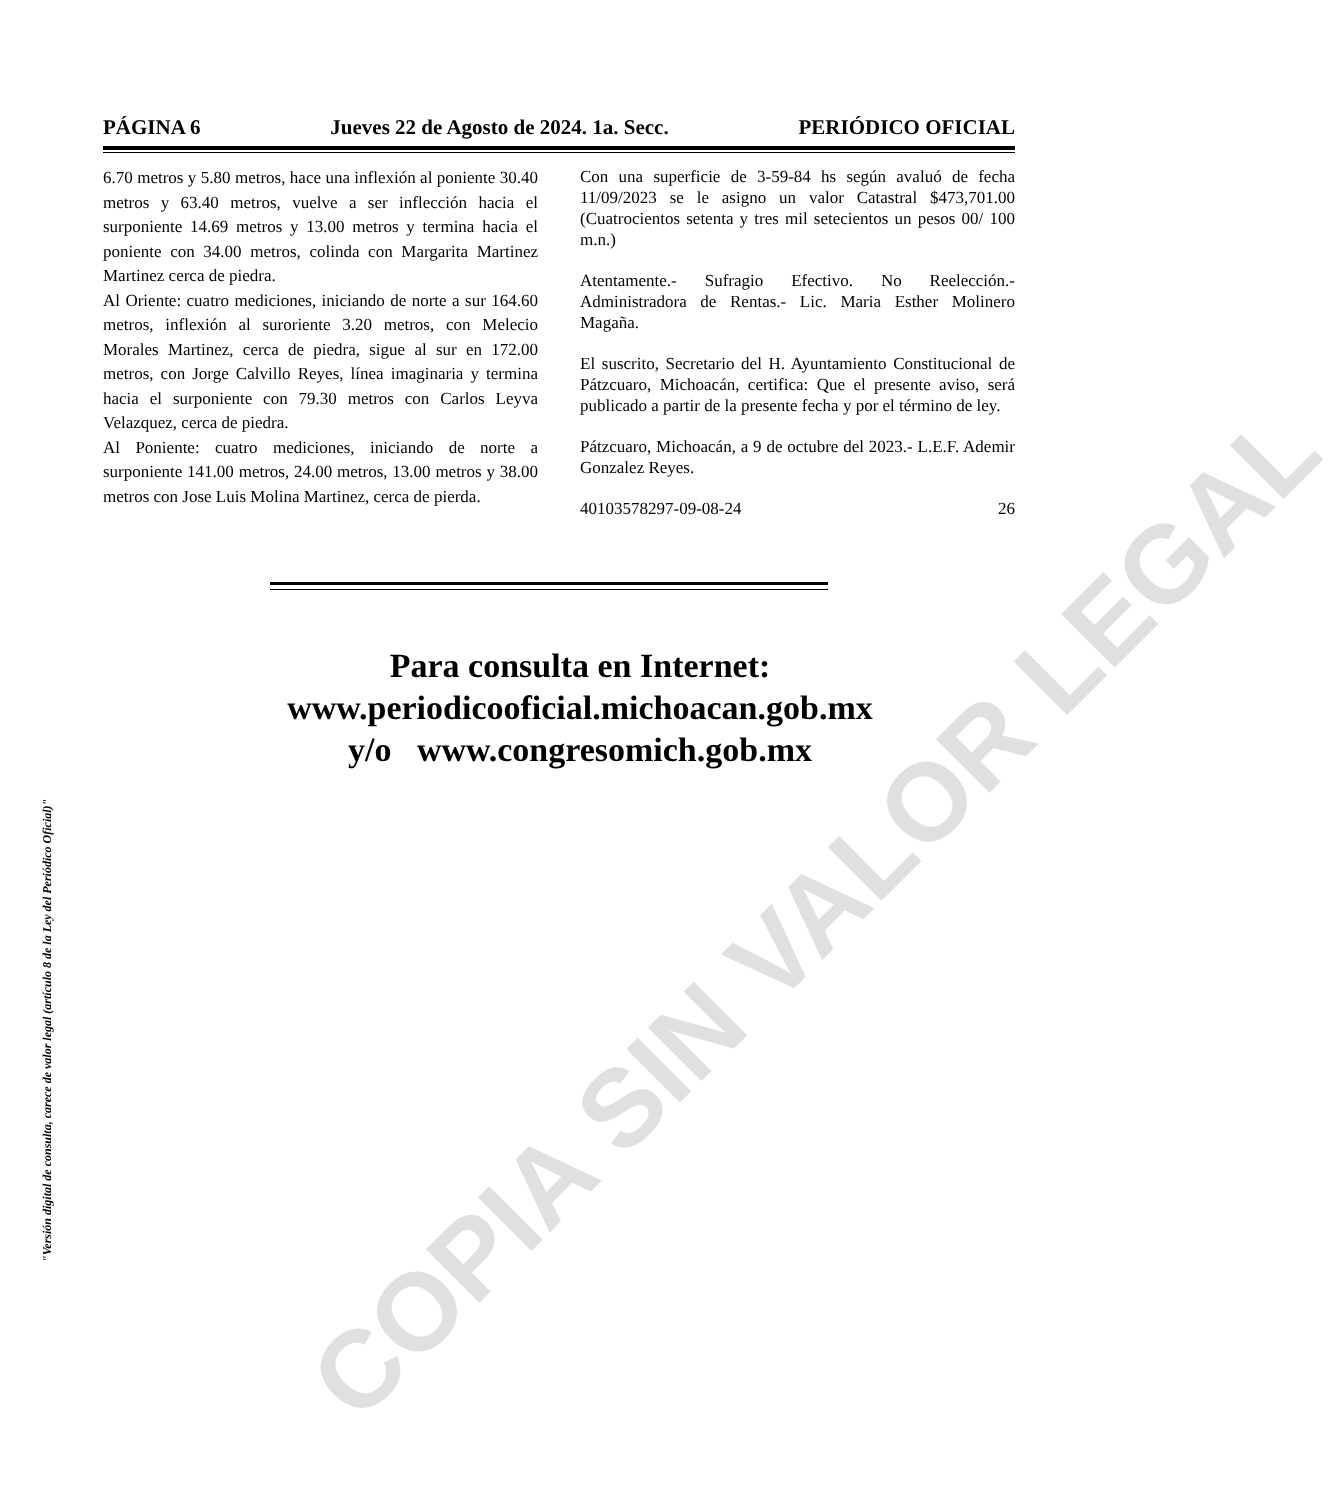PÁGINA 6 Jueves 22 de Agosto de 2024. 1a. Secc. PERIÓDICO OFICIAL
6.70 metros y 5.80 metros, hace una inflexión al poniente 30.40 metros y 63.40 metros, vuelve a ser inflección hacia el surponiente 14.69 metros y 13.00 metros y termina hacia el poniente con 34.00 metros, colinda con Margarita Martinez Martinez cerca de piedra.
Al Oriente: cuatro mediciones, iniciando de norte a sur 164.60 metros, inflexión al suroriente 3.20 metros, con Melecio Morales Martinez, cerca de piedra, sigue al sur en 172.00 metros, con Jorge Calvillo Reyes, línea imaginaria y termina hacia el surponiente con 79.30 metros con Carlos Leyva Velazquez, cerca de piedra.
Al Poniente: cuatro mediciones, iniciando de norte a surponiente 141.00 metros, 24.00 metros, 13.00 metros y 38.00 metros con Jose Luis Molina Martinez, cerca de pierda.
Con una superficie de 3-59-84 hs según avaluó de fecha 11/09/2023 se le asigno un valor Catastral $473,701.00 (Cuatrocientos setenta y tres mil setecientos un pesos 00/ 100 m.n.)
Atentamente.- Sufragio Efectivo. No Reelección.- Administradora de Rentas.- Lic. Maria Esther Molinero Magaña.
El suscrito, Secretario del H. Ayuntamiento Constitucional de Pátzcuaro, Michoacán, certifica: Que el presente aviso, será publicado a partir de la presente fecha y por el término de ley.
Pátzcuaro, Michoacán, a 9 de octubre del 2023.- L.E.F. Ademir Gonzalez Reyes.
40103578297-09-08-24 26
Para consulta en Internet:
www.periodicooficial.michoacan.gob.mx
y/o www.congresomich.gob.mx
"Versión digital de consulta, carece de valor legal (artículo 8 de la Ley del Periódico Oficial)"
COPIA SIN VALOR LEGAL